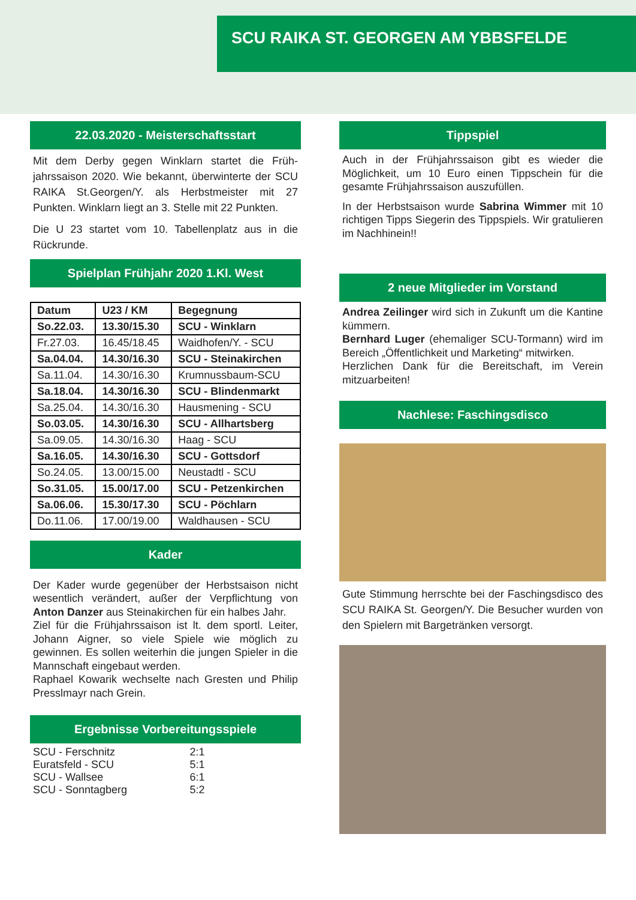SCU RAIKA ST. GEORGEN AM YBBSFELDE
22.03.2020 - Meisterschaftsstart
Mit dem Derby gegen Winklarn startet die Früh­jahrssaison 2020. Wie bekannt, überwinterte der SCU RAIKA St.Georgen/Y. als Herbstmeister mit 27 Punkten. Winklarn liegt an 3. Stelle mit 22 Punkten.
Die U 23 startet vom 10. Tabellenplatz aus in die Rückrunde.
Spielplan Frühjahr 2020 1.Kl. West
| Datum | U23 / KM | Begegnung |
| --- | --- | --- |
| So.22.03. | 13.30/15.30 | SCU - Winklarn |
| Fr.27.03. | 16.45/18.45 | Waidhofen/Y. - SCU |
| Sa.04.04. | 14.30/16.30 | SCU - Steinakirchen |
| Sa.11.04. | 14.30/16.30 | Krumnussbaum-SCU |
| Sa.18.04. | 14.30/16.30 | SCU - Blindenmarkt |
| Sa.25.04. | 14.30/16.30 | Hausmening - SCU |
| So.03.05. | 14.30/16.30 | SCU - Allhartsberg |
| Sa.09.05. | 14.30/16.30 | Haag - SCU |
| Sa.16.05. | 14.30/16.30 | SCU - Gottsdorf |
| So.24.05. | 13.00/15.00 | Neustadtl - SCU |
| So.31.05. | 15.00/17.00 | SCU - Petzenkirchen |
| Sa.06.06. | 15.30/17.30 | SCU - Pöchlarn |
| Do.11.06. | 17.00/19.00 | Waldhausen - SCU |
Kader
Der Kader wurde gegenüber der Herbstsaison nicht wesentlich verändert, außer der Verpflichtung von Anton Danzer aus Steinakirchen für ein hal­bes Jahr.
Ziel für die Frühjahrssaison ist lt. dem sportl. Lei­ter, Johann Aigner, so viele Spiele wie möglich zu gewinnen. Es sollen weiterhin die jungen Spieler in die Mannschaft eingebaut werden.
Raphael Kowarik wechselte nach Gresten und Phi­lip Presslmayr nach Grein.
Ergebnisse Vorbereitungsspiele
| SCU - Ferschnitz | 2:1 |
| Euratsfeld - SCU | 5:1 |
| SCU - Wallsee | 6:1 |
| SCU - Sonntagberg | 5:2 |
Tippspiel
Auch in der Frühjahrssaison gibt es wieder die Möglichkeit, um 10 Euro einen Tippschein für die gesamte Frühjahrssaison auszufüllen.
In der Herbstsaison wurde Sabrina Wimmer mit 10 richtigen Tipps Siegerin des Tippspiels. Wir gratulieren im Nachhinein!!
2 neue Mitglieder im Vorstand
Andrea Zeilinger wird sich in Zukunft um die Kantine kümmern.
Bernhard Luger (ehemaliger SCU-Tormann) wird im Bereich „Öffentlichkeit und Marketing“ mitwirken.
Herzlichen Dank für die Bereitschaft, im Verein mitzuarbeiten!
Nachlese: Faschingsdisco
Gute Stimmung herrschte bei der Faschingsdisco des SCU RAIKA St. Georgen/Y. Die Besucher wurden von den Spielern mit Bargetränken ver­sorgt.